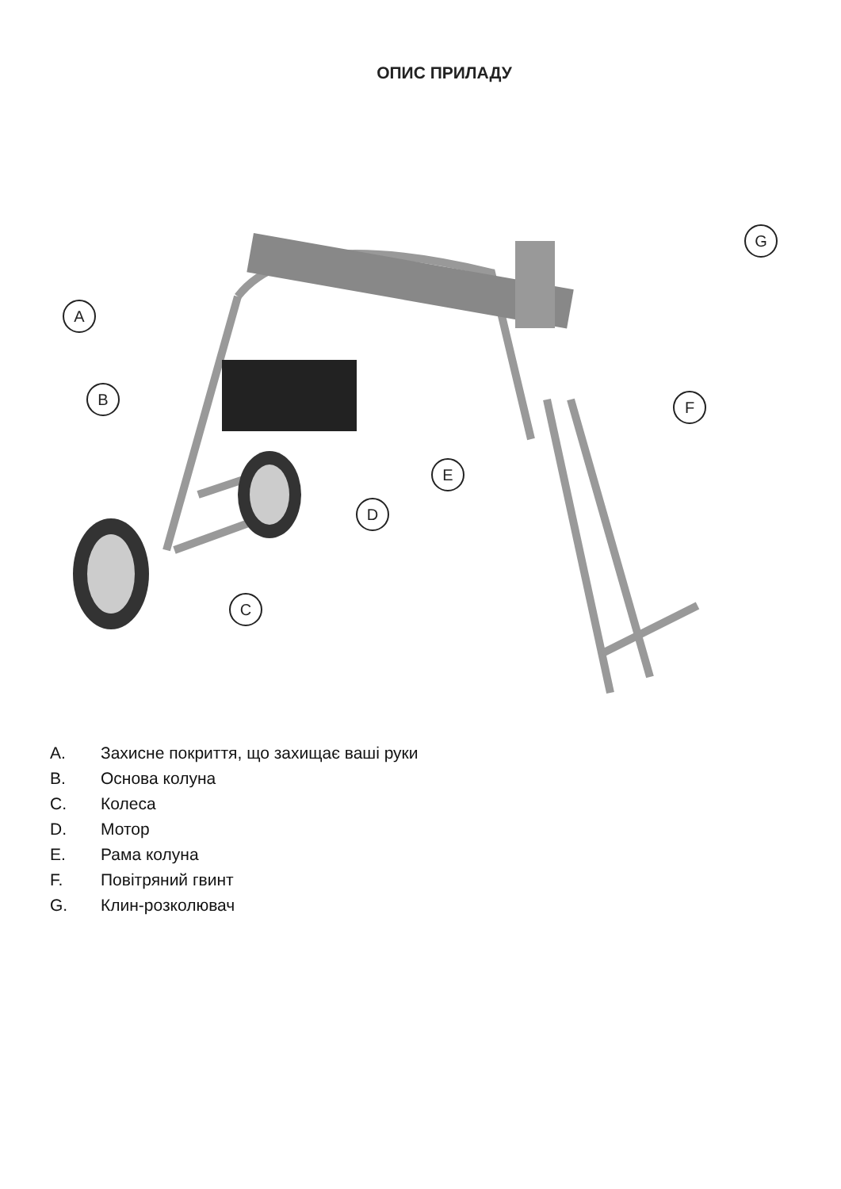ОПИС ПРИЛАДУ
A
B
C
D
E
F
G
A. Захисне покриття, що захищає ваші руки
B. Основа колуна
C. Колеса
D. Мотор
E. Рама колуна
F. Повітряний гвинт
G. Клин-розколювач